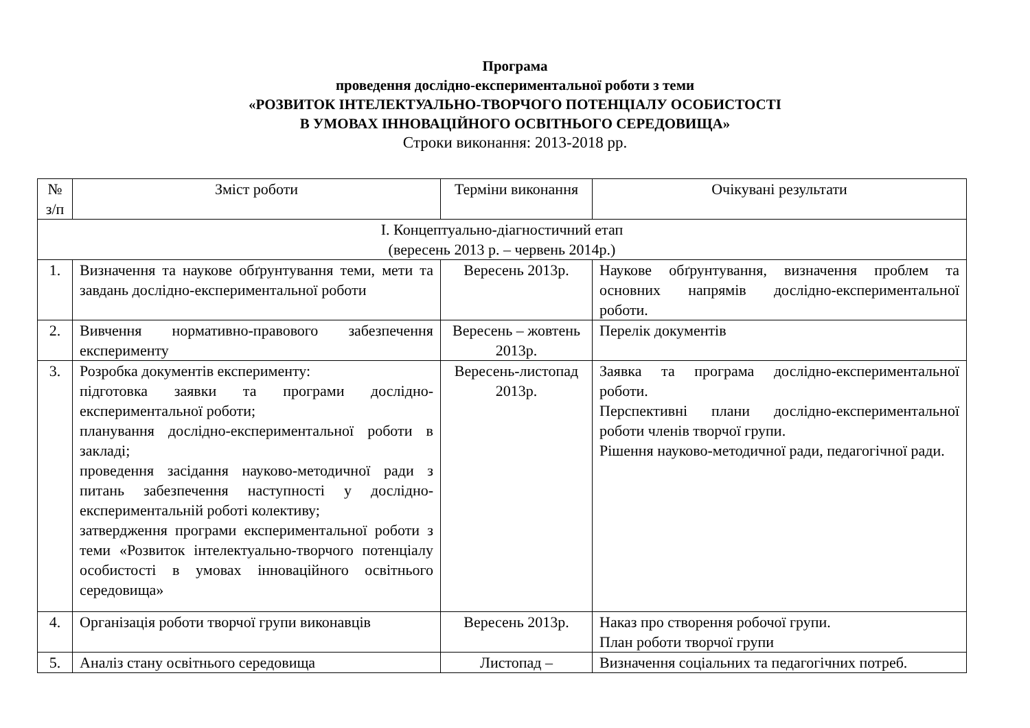Програма
проведення дослідно-експериментальної роботи з теми
«РОЗВИТОК ІНТЕЛЕКТУАЛЬНО-ТВОРЧОГО ПОТЕНЦІАЛУ ОСОБИСТОСТІ
В УМОВАХ ІННОВАЦІЙНОГО ОСВІТНЬОГО СЕРЕДОВИЩА»
Строки виконання: 2013-2018 рр.
| № з/п | Зміст роботи | Терміни виконання | Очікувані результати |
| --- | --- | --- | --- |
| I. Концептуально-діагностичний етап (вересень 2013 р. – червень 2014р.) | | | |
| 1. | Визначення та наукове обґрунтування теми, мети та завдань дослідно-експериментальної роботи | Вересень 2013р. | Наукове обґрунтування, визначення проблем та основних напрямів дослідно-експериментальної роботи. |
| 2. | Вивчення нормативно-правового забезпечення експерименту | Вересень – жовтень 2013р. | Перелік документів |
| 3. | Розробка документів експерименту: підготовка заявки та програми дослідно-експериментальної роботи; планування дослідно-експериментальної роботи в закладі; проведення засідання науково-методичної ради з питань забезпечення наступності у дослідно-експериментальній роботі колективу; затвердження програми експериментальної роботи з теми «Розвиток інтелектуально-творчого потенціалу особистості в умовах інноваційного освітнього середовища» | Вересень-листопад 2013р. | Заявка та програма дослідно-експериментальної роботи. Перспективні плани дослідно-експериментальної роботи членів творчої групи. Рішення науково-методичної ради, педагогічної ради. |
| 4. | Організація роботи творчої групи виконавців | Вересень 2013р. | Наказ про створення робочої групи. План роботи творчої групи |
| 5. | Аналіз стану освітнього середовища | Листопад – | Визначення соціальних та педагогічних потреб. |